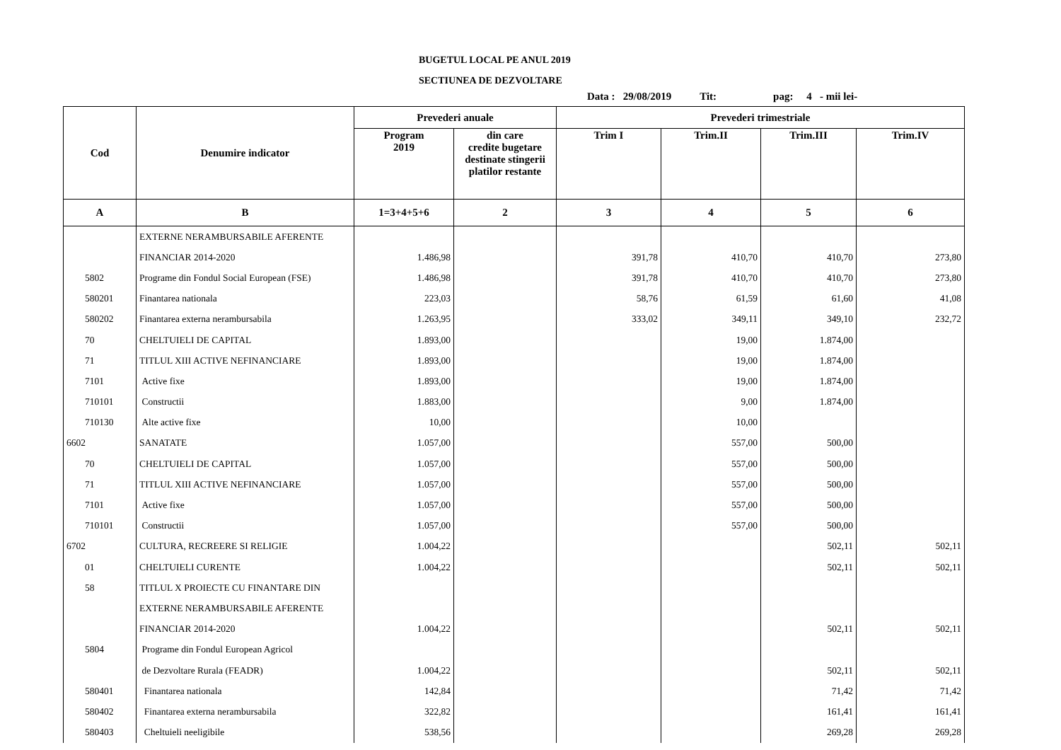BUGETUL LOCAL PE ANUL 2019
SECTIUNEA DE DEZVOLTARE
Data : 29/08/2019 Tit: pag: 4 - mii lei-
| Cod | Denumire indicator | Prevederi anuale | | Prevederi trimestriale | | | |
| --- | --- | --- | --- | --- | --- | --- | --- |
| | | Program 2019 | din care credite bugetare destinate stingerii platilor restante | Trim I | Trim.II | Trim.III | Trim.IV |
| A | B | 1=3+4+5+6 | 2 | 3 | 4 | 5 | 6 |
| | EXTERNE NERAMBURSABILE AFERENTE | | | | | | |
| | FINANCIAR 2014-2020 | 1.486,98 | | 391,78 | 410,70 | 410,70 | 273,80 |
| 5802 | Programe din Fondul Social European (FSE) | 1.486,98 | | 391,78 | 410,70 | 410,70 | 273,80 |
| 580201 | Finantarea nationala | 223,03 | | 58,76 | 61,59 | 61,60 | 41,08 |
| 580202 | Finantarea externa nerambursabila | 1.263,95 | | 333,02 | 349,11 | 349,10 | 232,72 |
| 70 | CHELTUIELI DE CAPITAL | 1.893,00 | | | 19,00 | 1.874,00 | |
| 71 | TITLUL XIII ACTIVE NEFINANCIARE | 1.893,00 | | | 19,00 | 1.874,00 | |
| 7101 | Active fixe | 1.893,00 | | | 19,00 | 1.874,00 | |
| 710101 | Constructii | 1.883,00 | | | 9,00 | 1.874,00 | |
| 710130 | Alte active fixe | 10,00 | | | 10,00 | | |
| 6602 | SANATATE | 1.057,00 | | | 557,00 | 500,00 | |
| 70 | CHELTUIELI DE CAPITAL | 1.057,00 | | | 557,00 | 500,00 | |
| 71 | TITLUL XIII ACTIVE NEFINANCIARE | 1.057,00 | | | 557,00 | 500,00 | |
| 7101 | Active fixe | 1.057,00 | | | 557,00 | 500,00 | |
| 710101 | Constructii | 1.057,00 | | | 557,00 | 500,00 | |
| 6702 | CULTURA, RECREERE SI RELIGIE | 1.004,22 | | | | 502,11 | 502,11 |
| 01 | CHELTUIELI CURENTE | 1.004,22 | | | | 502,11 | 502,11 |
| 58 | TITLUL X PROIECTE CU FINANTARE DIN | | | | | | |
| | EXTERNE NERAMBURSABILE AFERENTE | | | | | | |
| | FINANCIAR 2014-2020 | 1.004,22 | | | | 502,11 | 502,11 |
| 5804 | Programe din Fondul European Agricol | | | | | | |
| | de Dezvoltare Rurala (FEADR) | 1.004,22 | | | | 502,11 | 502,11 |
| 580401 | Finantarea nationala | 142,84 | | | | 71,42 | 71,42 |
| 580402 | Finantarea externa nerambursabila | 322,82 | | | | 161,41 | 161,41 |
| 580403 | Cheltuieli neeligibile | 538,56 | | | | 269,28 | 269,28 |